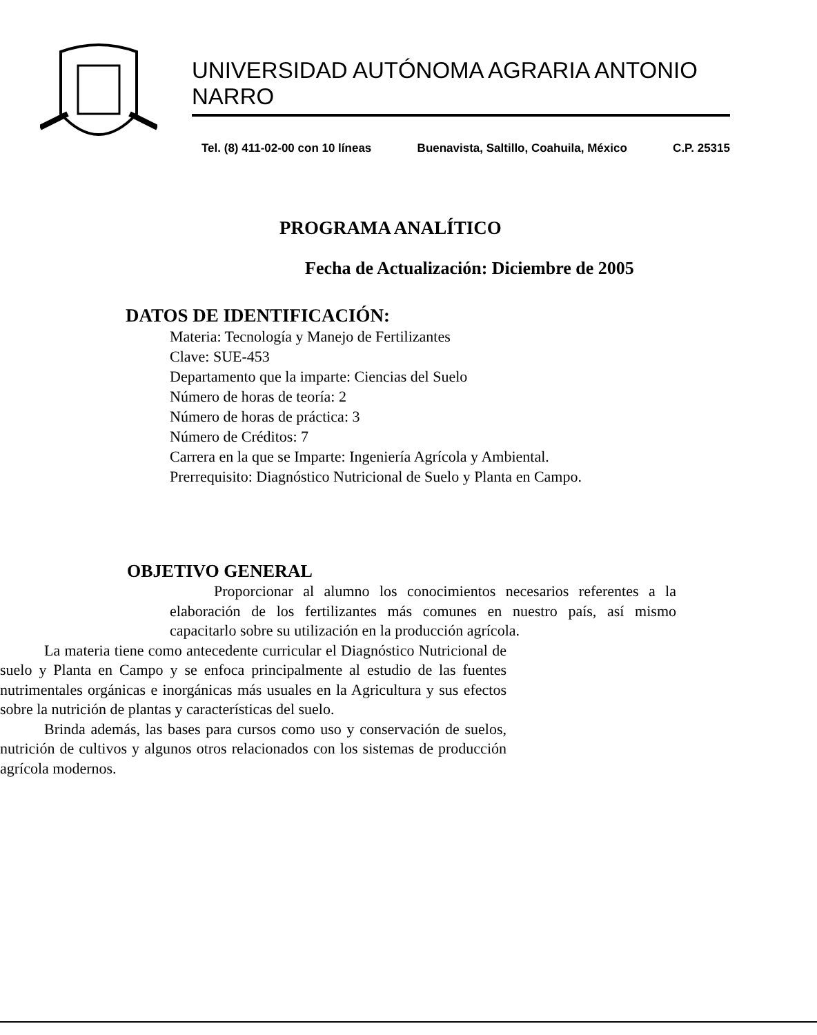UNIVERSIDAD AUTÓNOMA AGRARIA ANTONIO NARRO
Tel. (8) 411-02-00 con 10 líneas Buenavista, Saltillo, Coahuila, México C.P. 25315
PROGRAMA ANALÍTICO
Fecha de Actualización: Diciembre de 2005
DATOS DE IDENTIFICACIÓN:
Materia: Tecnología y Manejo de Fertilizantes
Clave: SUE-453
Departamento que la imparte: Ciencias del Suelo
Número de horas de teoría: 2
Número de horas de práctica: 3
Número de Créditos: 7
Carrera en la que se Imparte: Ingeniería Agrícola y Ambiental.
Prerrequisito: Diagnóstico Nutricional de Suelo y Planta en Campo.
OBJETIVO GENERAL
Proporcionar al alumno los conocimientos necesarios referentes a la elaboración de los fertilizantes más comunes en nuestro país, así mismo capacitarlo sobre su utilización en la producción agrícola.
La materia tiene como antecedente curricular el Diagnóstico Nutricional de suelo y Planta en Campo y se enfoca principalmente al estudio de las fuentes nutrimentales orgánicas e inorgánicas más usuales en la Agricultura y sus efectos sobre la nutrición de plantas y características del suelo.
Brinda además, las bases para cursos como uso y conservación de suelos, nutrición de cultivos y algunos otros relacionados con los sistemas de producción agrícola modernos.